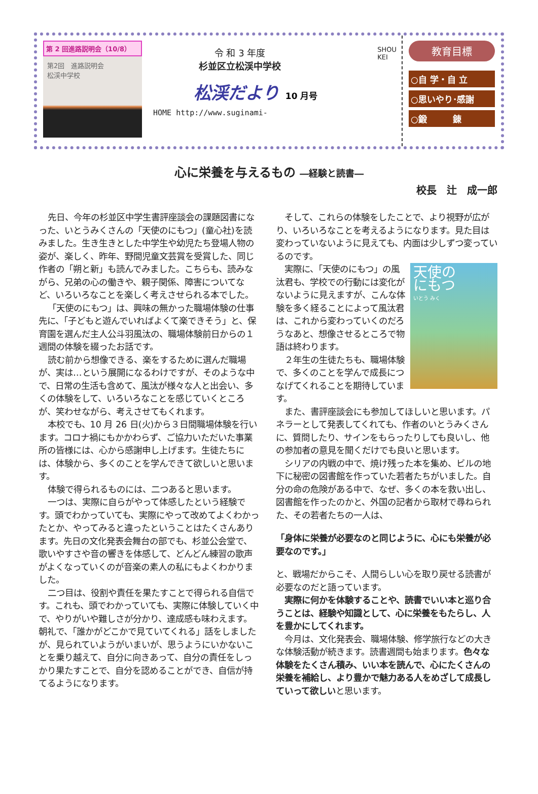第 2 回進路説明会（10/8）
第2回　進路説明会
松渓中学校
令 和 3 年度
杉並区立松渓中学校
SHOU
KEI
松渓だより 10 月号
HOME http://www.suginami-
教育目標
○自 学・自 立
○思いやり･感謝
○鍛　　　錬
心に栄養を与えるもの ―経験と読書―
校長　辻　成一郎
先日、今年の杉並区中学生書評座談会の課題図書になった、いとうみくさんの「天使のにもつ」(童心社)を読みました。生き生きとした中学生や幼児たち登場人物の姿が、楽しく、昨年、野間児童文芸賞を受賞した、同じ作者の「朔と新」も読んでみました。こちらも、読みながら、兄弟の心の働きや、親子関係、障害についてなど、いろいろなことを楽しく考えさせられる本でした。
「天使のにもつ」は、興味の無かった職場体験の仕事先に、「子どもと遊んでいればよくて楽できそう」と、保育園を選んだ主人公斗羽風汰の、職場体験前日からの１週間の体験を綴ったお話です。
読む前から想像できる、楽をするために選んだ職場が、実は…という展開になるわけですが、そのような中で、日常の生活も含めて、風汰が様々な人と出会い、多くの体験をして、いろいろなことを感じていくところが、笑わせながら、考えさせてもくれます。
本校でも、10 月 26 日(火)から３日間職場体験を行います。コロナ禍にもかかわらず、ご協力いただいた事業所の皆様には、心から感謝申し上げます。生徒たちには、体験から、多くのことを学んできて欲しいと思います。
体験で得られるものには、二つあると思います。
一つは、実際に自らがやって体感したという経験です。頭でわかっていても、実際にやって改めてよくわかったとか、やってみると違ったということはたくさんあります。先日の文化発表会舞台の部でも、杉並公会堂で、歌いやすさや音の響きを体感して、どんどん練習の歌声がよくなっていくのが音楽の素人の私にもよくわかりました。
二つ目は、役割や責任を果たすことで得られる自信です。これも、頭でわかっていても、実際に体験していく中で、やりがいや難しさが分かり、達成感も味わえます。朝礼で、「誰かがどこかで見ていてくれる」話をしましたが、見られていようがいまいが、思うようにいかないことを乗り越えて、自分に向きあって、自分の責任をしっかり果たすことで、自分を認めることができ、自信が持てるようになります。
そして、これらの体験をしたことで、より視野が広がり、いろいろなことを考えるようになります。見た目は変わっていないように見えても、内面は少しずつ変っているのです。
天使の
にもつ
いとう みく
実際に、「天使のにもつ」の風汰君も、学校での行動には変化がないように見えますが、こんな体験を多く経ることによって風汰君は、これから変わっていくのだろうなあと、想像させるところで物語は終わります。
２年生の生徒たちも、職場体験で、多くのことを学んで成長につなげてくれることを期待しています。
また、書評座談会にも参加してほしいと思います。パネラーとして発表してくれても、作者のいとうみくさんに、質問したり、サインをもらったりしても良いし、他の参加者の意見を聞くだけでも良いと思います。
シリアの内戦の中で、焼け残った本を集め、ビルの地下に秘密の図書館を作っていた若者たちがいました。自分の命の危険がある中で、なぜ、多くの本を救い出し、図書館を作ったのかと、外国の記者から取材で尋ねられた、その若者たちの一人は、
「身体に栄養が必要なのと同じように、心にも栄養が必要なのです。」
と、戦場だからこそ、人間らしい心を取り戻せる読書が必要なのだと語っています。
実際に何かを体験することや、読書でいい本と巡り合うことは、経験や知識として、心に栄養をもたらし、人を豊かにしてくれます。
今月は、文化発表会、職場体験、修学旅行などの大きな体験活動が続きます。読書週間も始まります。色々な体験をたくさん積み、いい本を読んで、心にたくさんの栄養を補給し、より豊かで魅力ある人をめざして成長していって欲しいと思います。